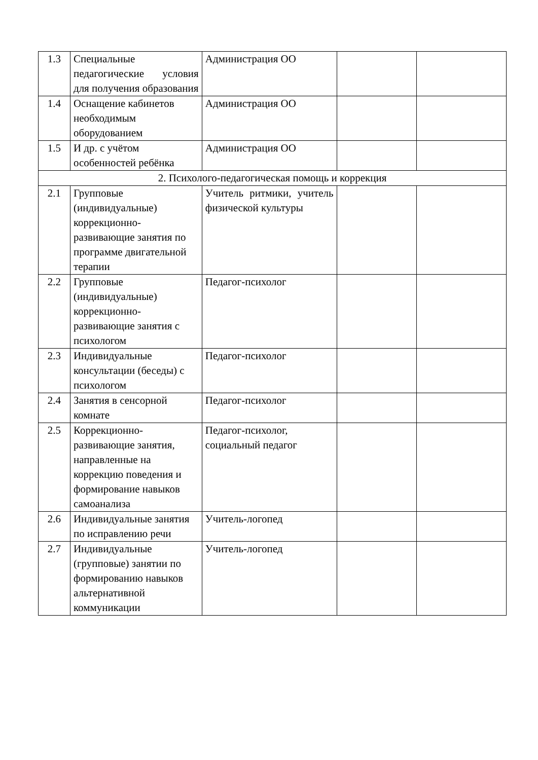| 1.3 | Специальные педагогические условия для получения образования | Администрация ОО | | |
| 1.4 | Оснащение кабинетов необходимым оборудованием | Администрация ОО | | |
| 1.5 | И др. с учётом особенностей ребёнка | Администрация ОО | | |
| 2. Психолого-педагогическая помощь и коррекция | | | | |
| 2.1 | Групповые (индивидуальные) коррекционно-развивающие занятия по программе двигательной терапии | Учитель ритмики, учитель физической культуры | | |
| 2.2 | Групповые (индивидуальные) коррекционно-развивающие занятия с психологом | Педагог-психолог | | |
| 2.3 | Индивидуальные консультации (беседы) с психологом | Педагог-психолог | | |
| 2.4 | Занятия в сенсорной комнате | Педагог-психолог | | |
| 2.5 | Коррекционно-развивающие занятия, направленные на коррекцию поведения и формирование навыков самоанализа | Педагог-психолог, социальный педагог | | |
| 2.6 | Индивидуальные занятия по исправлению речи | Учитель-логопед | | |
| 2.7 | Индивидуальные (групповые) занятии по формированию навыков альтернативной коммуникации | Учитель-логопед | | |